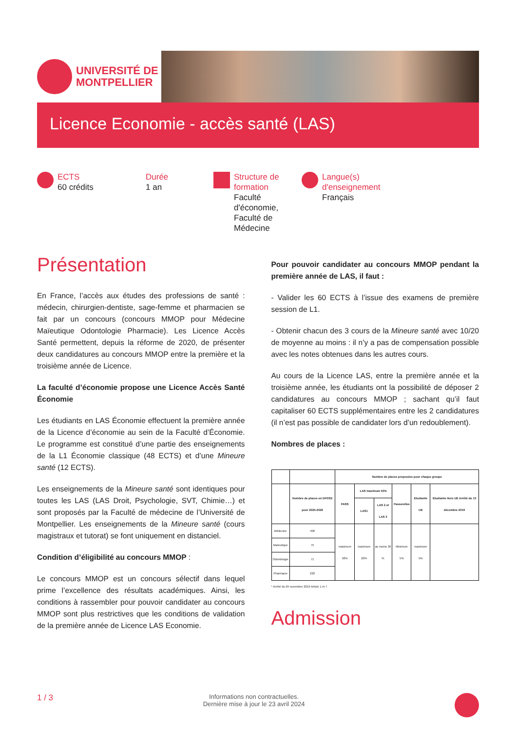UNIVERSITÉ DE
MONTPELLIER
Licence Economie - accès santé (LAS)
ECTS
60 crédits
Durée
1 an
Structure de formation
Faculté d'économie, Faculté de Médecine
Langue(s) d'enseignement
Français
Présentation
En France, l’accès aux études des professions de santé : médecin, chirurgien-dentiste, sage-femme et pharmacien se fait par un concours (concours MMOP pour Médecine Maïeutique Odontologie Pharmacie). Les Licence Accès Santé permettent, depuis la réforme de 2020, de présenter deux candidatures au concours MMOP entre la première et la troisième année de Licence.
La faculté d’économie propose une Licence Accès Santé Économie
Les étudiants en LAS Économie effectuent la première année de la Licence d’économie au sein de la Faculté d’Économie. Le programme est constitué d’une partie des enseignements de la L1 Économie classique (48 ECTS) et d’une Mineure santé (12 ECTS).
Les enseignements de la Mineure santé sont identiques pour toutes les LAS (LAS Droit, Psychologie, SVT, Chimie…) et sont proposés par la Faculté de médecine de l’Université de Montpellier. Les enseignements de la Mineure santé (cours magistraux et tutorat) se font uniquement en distanciel.
Condition d’éligibilité au concours MMOP :
Le concours MMOP est un concours sélectif dans lequel prime l’excellence des résultats académiques. Ainsi, les conditions à rassembler pour pouvoir candidater au concours MMOP sont plus restrictives que les conditions de validation de la première année de Licence LAS Economie.
Pour pouvoir candidater au concours MMOP pendant la première année de LAS, il faut :
- Valider les 60 ECTS à l’issue des examens de première session de L1.
- Obtenir chacun des 3 cours de la Mineure santé avec 10/20 de moyenne au moins : il n’y a pas de compensation possible avec les notes obtenues dans les autres cours.
Au cours de la Licence LAS, entre la première année et la troisième année, les étudiants ont la possibilité de déposer 2 candidatures au concours MMOP ; sachant qu’il faut capitaliser 60 ECTS supplémentaires entre les 2 candidatures (il n’est pas possible de candidater lors d’un redoublement).
Nombres de places :
| | | Nombre de places proposées pour chaque groupe | | | | | |
| --- | --- | --- | --- | --- | --- | --- | --- |
| | Nombre de places en DFGS2 pour 2025-2026 | PASS | LAS maximum 50% | | Passerelles | Etudiants UE | Etudiants Hors UE Arrêté du 13 décembre 2019 |
| | | | LAS1 | LAS 2 et LAS 3 | | | |
| Médecine | 400 | maximum 50% | maximum 20% | au moins 30 % | Minimum 5% | maximum 5% | |
| Maïeutique | 75 | | | | | | |
| Odontologie | 71 | | | | | | |
| Pharmacie | 220 | | | | | | |
* Arrêté du 04 novembre 2019 Article 1 et 7
Admission
1 / 3 Informations non contractuelles.
Dernière mise à jour le 23 avril 2024